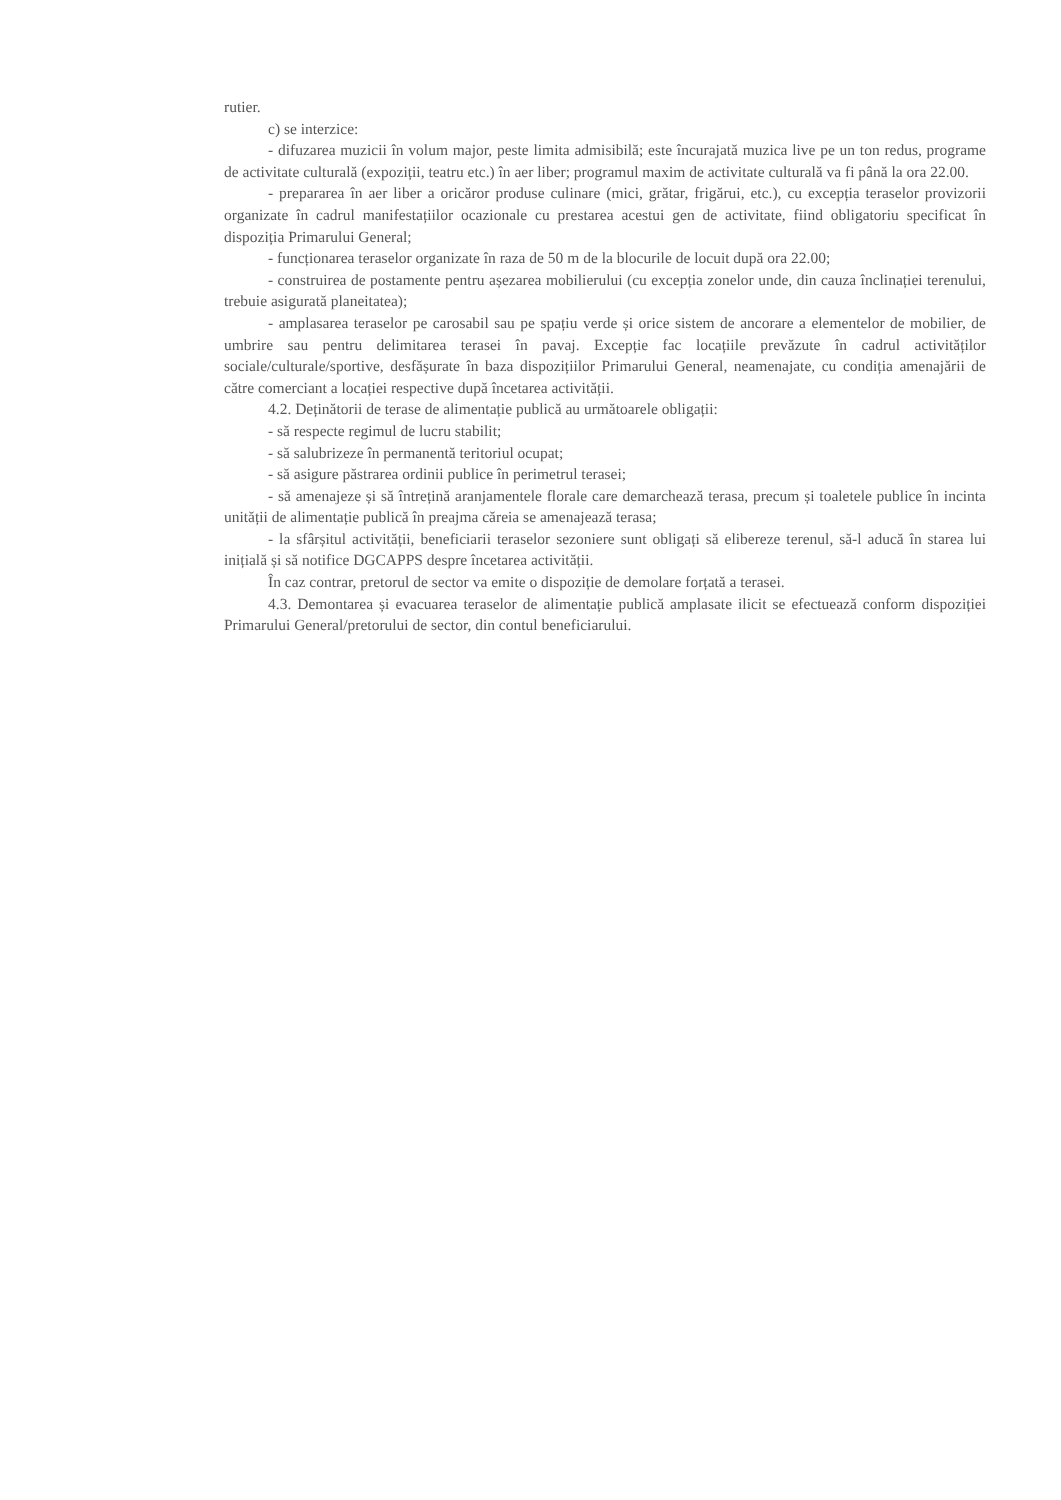rutier.
c) se interzice:
- difuzarea muzicii în volum major, peste limita admisibilă; este încurajată muzica live pe un ton redus, programe de activitate culturală (expoziții, teatru etc.) în aer liber; programul maxim de activitate culturală va fi până la ora 22.00.
- prepararea în aer liber a oricăror produse culinare (mici, grătar, frigărui, etc.), cu excepția teraselor provizorii organizate în cadrul manifestațiilor ocazionale cu prestarea acestui gen de activitate, fiind obligatoriu specificat în dispoziția Primarului General;
- funcționarea teraselor organizate în raza de 50 m de la blocurile de locuit după ora 22.00;
- construirea de postamente pentru așezarea mobilierului (cu excepția zonelor unde, din cauza înclinației terenului, trebuie asigurată planeitatea);
- amplasarea teraselor pe carosabil sau pe spațiu verde și orice sistem de ancorare a elementelor de mobilier, de umbrire sau pentru delimitarea terasei în pavaj. Excepție fac locațiile prevăzute în cadrul activităților sociale/culturale/sportive, desfășurate în baza dispozițiilor Primarului General, neamenajate, cu condiția amenajării de către comerciant a locației respective după încetarea activității.
4.2. Deținătorii de terase de alimentație publică au următoarele obligații:
- să respecte regimul de lucru stabilit;
- să salubrizeze în permanentă teritoriul ocupat;
- să asigure păstrarea ordinii publice în perimetrul terasei;
- să amenajeze și să întrețină aranjamentele florale care demarchează terasa, precum și toaletele publice în incinta unității de alimentație publică în preajma căreia se amenajează terasa;
- la sfârșitul activității, beneficiarii teraselor sezoniere sunt obligați să elibereze terenul, să-l aducă în starea lui inițială și să notifice DGCAPPS despre încetarea activității.
În caz contrar, pretorul de sector va emite o dispoziție de demolare forțată a terasei.
4.3. Demontarea și evacuarea teraselor de alimentație publică amplasate ilicit se efectuează conform dispoziției Primarului General/pretorului de sector, din contul beneficiarului.